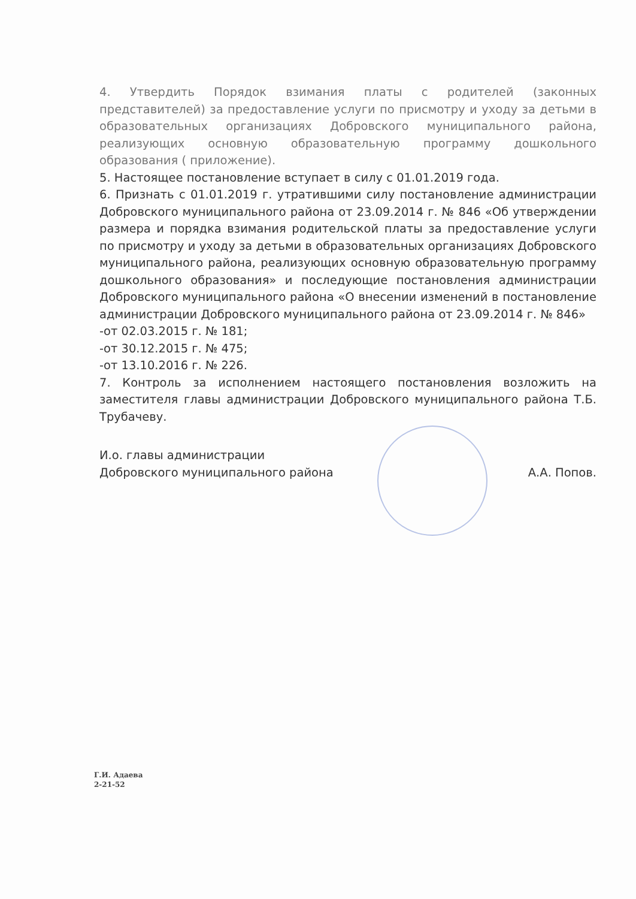4. Утвердить Порядок взимания платы с родителей (законных представителей) за предоставление услуги по присмотру и уходу за детьми в образовательных организациях Добровского муниципального района, реализующих основную образовательную программу дошкольного образования ( приложение).
5. Настоящее постановление вступает в силу с 01.01.2019 года.
6. Признать с 01.01.2019 г. утратившими силу постановление администрации Добровского муниципального района от 23.09.2014 г. № 846 «Об утверждении размера и порядка взимания родительской платы за предоставление услуги по присмотру и уходу за детьми в образовательных организациях Добровского муниципального района, реализующих основную образовательную программу дошкольного образования» и последующие постановления администрации Добровского муниципального района «О внесении изменений в постановление администрации Добровского муниципального района от 23.09.2014 г. № 846»
-от 02.03.2015 г. № 181;
-от 30.12.2015 г. № 475;
-от 13.10.2016 г. № 226.
7. Контроль за исполнением настоящего постановления возложить на заместителя главы администрации Добровского муниципального района Т.Б. Трубачеву.
И.о. главы администрации
Добровского муниципального района
А.А. Попов.
Г.И. Адаева
2-21-52